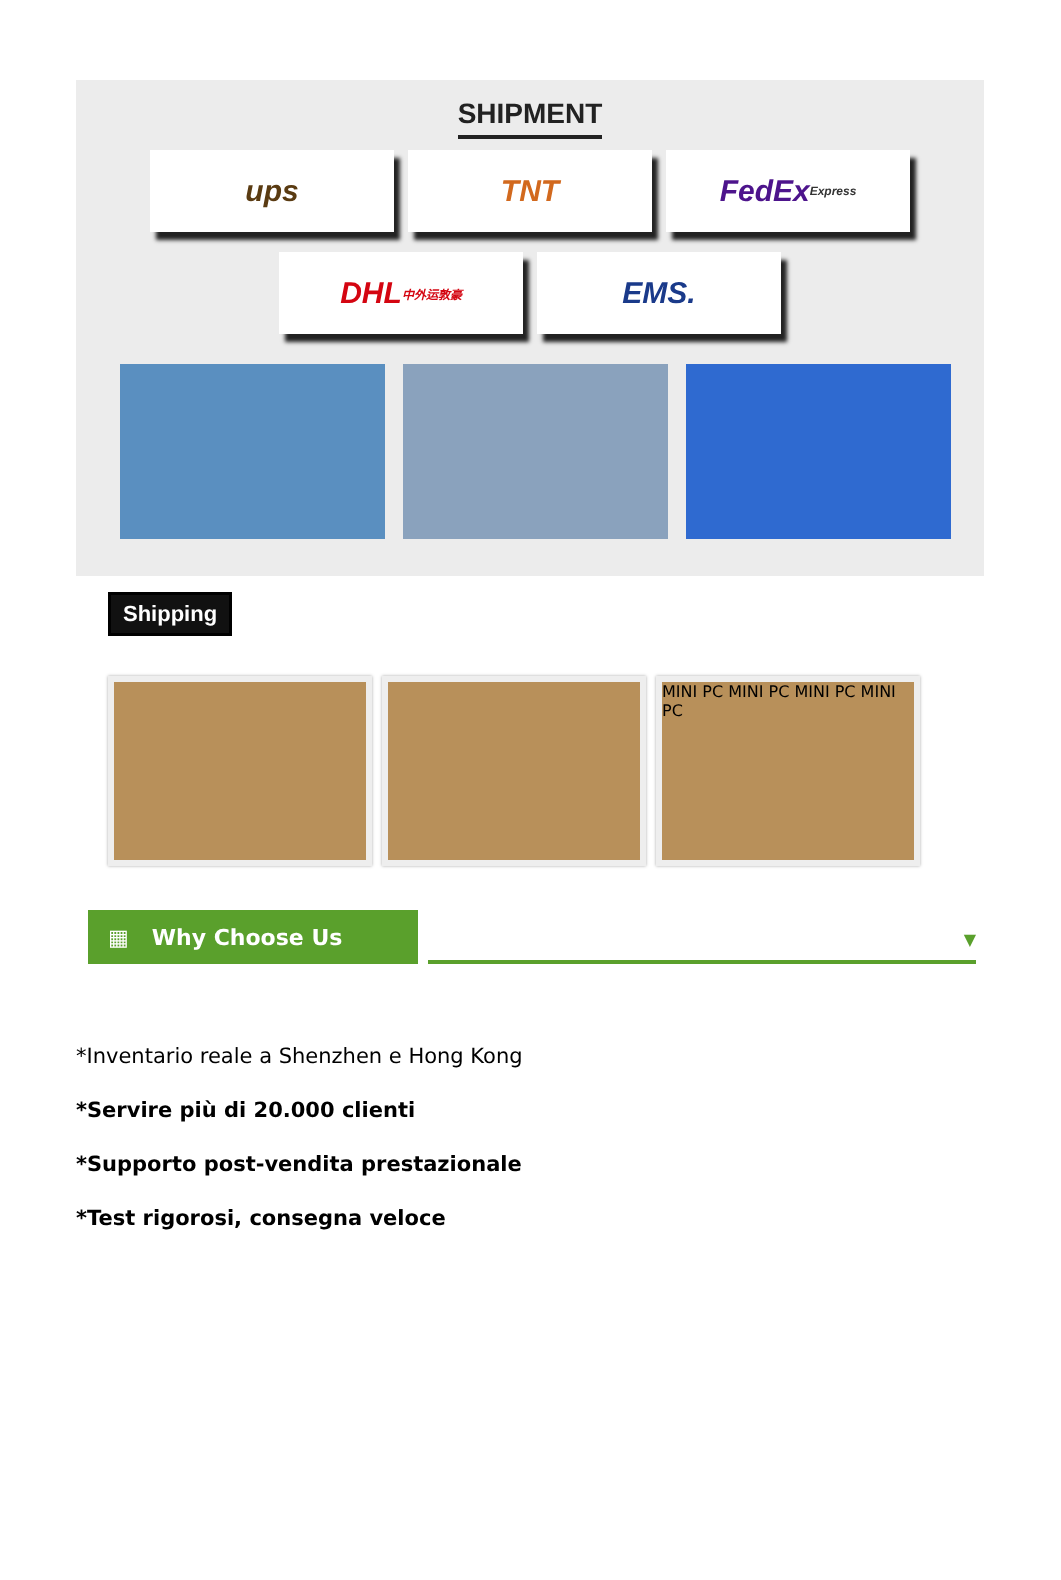SHIPMENT
ups TNT FedEx Express
DHL 中外运敦豪
EMS.
Shipping
MINI PC MINI PC MINI PC MINI PC
▦ Why Choose Us
▼
*Inventario reale a Shenzhen e Hong Kong
*Servire più di 20.000 clienti
*Supporto post-vendita prestazionale
*Test rigorosi, consegna veloce